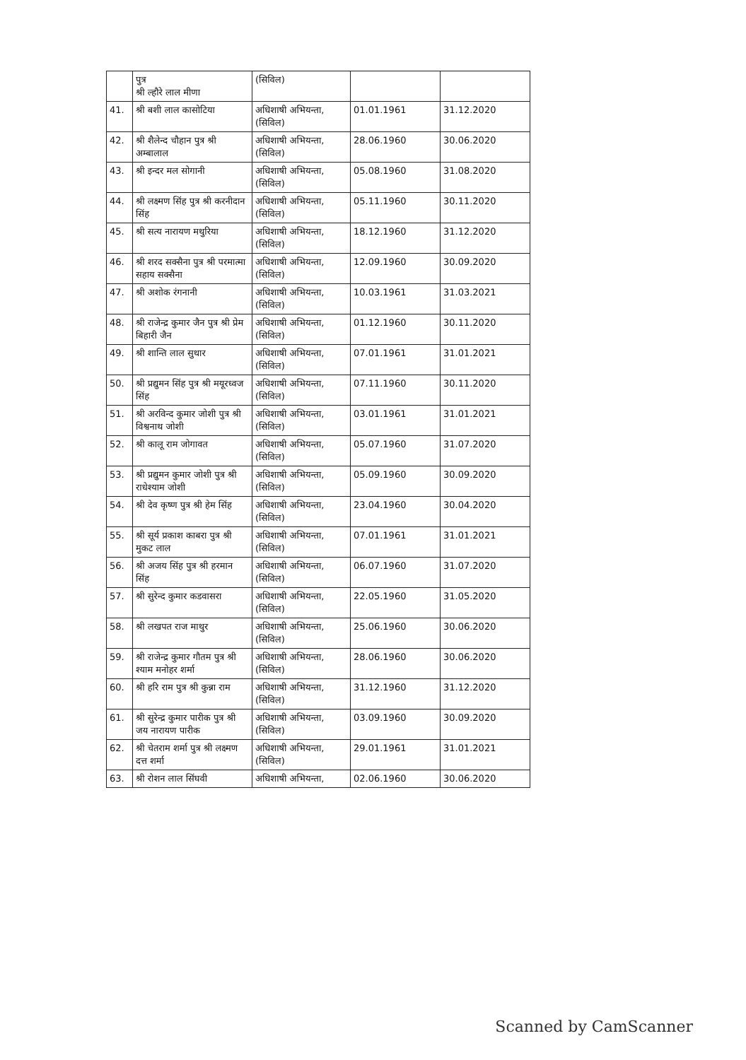| | पुत्र श्री ल्हौरे लाल मीणा | (सिविल) | | |
| 41. | श्री बशी लाल कासोटिया | अधिशाषी अभियन्ता, (सिविल) | 01.01.1961 | 31.12.2020 |
| 42. | श्री शैलेन्द चौहान पुत्र श्री अम्बालाल | अधिशाषी अभियन्ता, (सिविल) | 28.06.1960 | 30.06.2020 |
| 43. | श्री इन्दर मल सोगानी | अधिशाषी अभियन्ता, (सिविल) | 05.08.1960 | 31.08.2020 |
| 44. | श्री लक्ष्मण सिंह पुत्र श्री करनीदान सिंह | अधिशाषी अभियन्ता, (सिविल) | 05.11.1960 | 30.11.2020 |
| 45. | श्री सत्य नारायण मथुरिया | अधिशाषी अभियन्ता, (सिविल) | 18.12.1960 | 31.12.2020 |
| 46. | श्री शरद सक्सैना पुत्र श्री परमात्मा सहाय सक्सैना | अधिशाषी अभियन्ता, (सिविल) | 12.09.1960 | 30.09.2020 |
| 47. | श्री अशोक रंगनानी | अधिशाषी अभियन्ता, (सिविल) | 10.03.1961 | 31.03.2021 |
| 48. | श्री राजेन्द्र कुमार जैन पुत्र श्री प्रेम बिहारी जैन | अधिशाषी अभियन्ता, (सिविल) | 01.12.1960 | 30.11.2020 |
| 49. | श्री शान्ति लाल सुथार | अधिशाषी अभियन्ता, (सिविल) | 07.01.1961 | 31.01.2021 |
| 50. | श्री प्रद्युमन सिंह पुत्र श्री मयूरध्वज सिंह | अधिशाषी अभियन्ता, (सिविल) | 07.11.1960 | 30.11.2020 |
| 51. | श्री अरविन्द कुमार जोशी पुत्र श्री विश्वनाथ जोशी | अधिशाषी अभियन्ता, (सिविल) | 03.01.1961 | 31.01.2021 |
| 52. | श्री कालू राम जोगावत | अधिशाषी अभियन्ता, (सिविल) | 05.07.1960 | 31.07.2020 |
| 53. | श्री प्रद्युमन कुमार जोशी पुत्र श्री राधेश्याम जोशी | अधिशाषी अभियन्ता, (सिविल) | 05.09.1960 | 30.09.2020 |
| 54. | श्री देव कृष्ण पुत्र श्री हेम सिंह | अधिशाषी अभियन्ता, (सिविल) | 23.04.1960 | 30.04.2020 |
| 55. | श्री सूर्य प्रकाश काबरा पुत्र श्री मुकट लाल | अधिशाषी अभियन्ता, (सिविल) | 07.01.1961 | 31.01.2021 |
| 56. | श्री अजय सिंह पुत्र श्री हरमान सिंह | अधिशाषी अभियन्ता, (सिविल) | 06.07.1960 | 31.07.2020 |
| 57. | श्री सुरेन्द कुमार कडवासरा | अधिशाषी अभियन्ता, (सिविल) | 22.05.1960 | 31.05.2020 |
| 58. | श्री लखपत राज माथुर | अधिशाषी अभियन्ता, (सिविल) | 25.06.1960 | 30.06.2020 |
| 59. | श्री राजेन्द्र कुमार गौतम पुत्र श्री श्याम मनोहर शर्मा | अधिशाषी अभियन्ता, (सिविल) | 28.06.1960 | 30.06.2020 |
| 60. | श्री हरि राम पुत्र श्री कुन्ना राम | अधिशाषी अभियन्ता, (सिविल) | 31.12.1960 | 31.12.2020 |
| 61. | श्री सुरेन्द्र कुमार पारीक पुत्र श्री जय नारायण पारीक | अधिशाषी अभियन्ता, (सिविल) | 03.09.1960 | 30.09.2020 |
| 62. | श्री चेतराम शर्मा पुत्र श्री लक्ष्मण दत्त शर्मा | अधिशाषी अभियन्ता, (सिविल) | 29.01.1961 | 31.01.2021 |
| 63. | श्री रोशन लाल सिंघवी | अधिशाषी अभियन्ता, | 02.06.1960 | 30.06.2020 |
Scanned by CamScanner